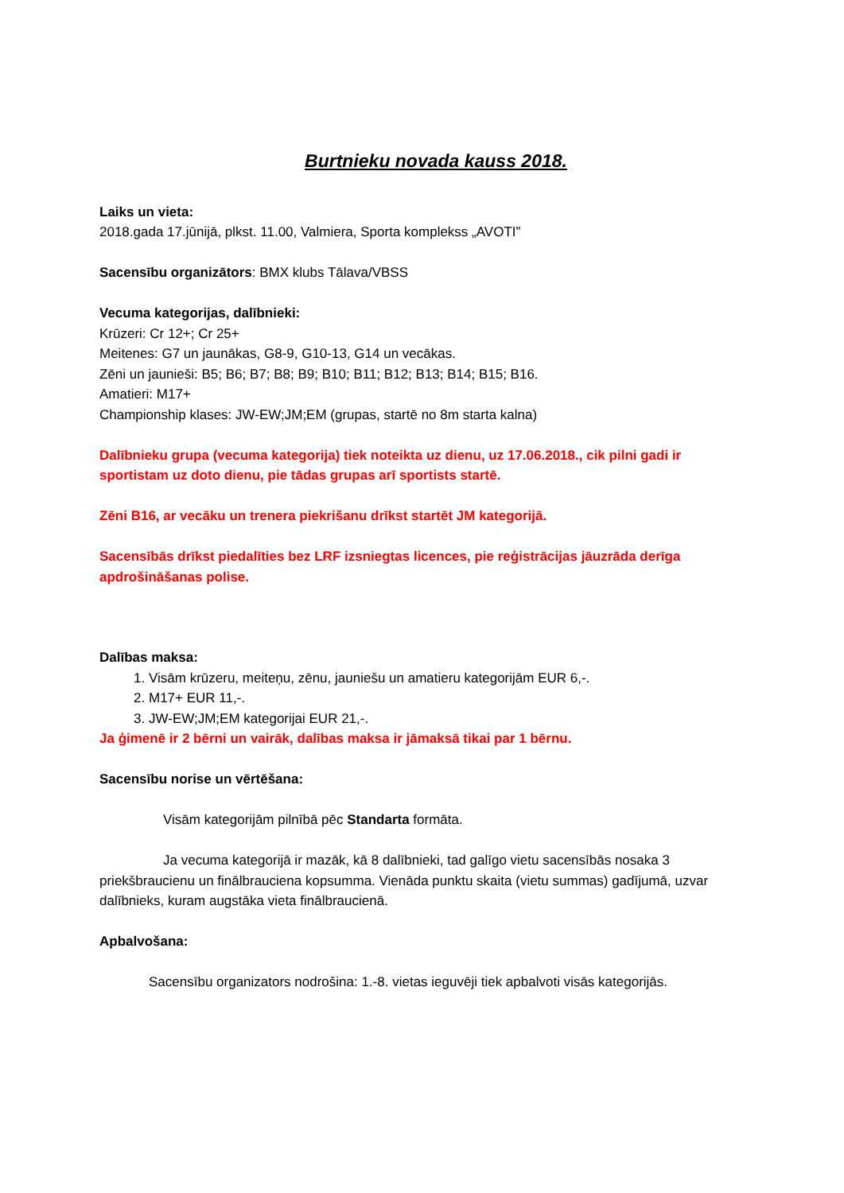Burtnieku novada kauss 2018.
Laiks un vieta:
2018.gada 17.jūnijā, plkst. 11.00, Valmiera, Sporta komplekss „AVOTI”
Sacensību organizātors: BMX klubs Tālava/VBSS
Vecuma kategorijas, dalībnieki:
Krūzeri: Cr 12+; Cr 25+
Meitenes: G7 un jaunākas, G8-9, G10-13, G14 un vecākas.
Zēni un jaunieši: B5; B6; B7; B8; B9; B10; B11; B12; B13; B14; B15; B16.
Amatieri: M17+
Championship klases: JW-EW;JM;EM (grupas, startē no 8m starta kalna)
Dalībnieku grupa (vecuma kategorija) tiek noteikta uz dienu, uz 17.06.2018., cik pilni gadi ir sportistam uz doto dienu, pie tādas grupas arī sportists startē.
Zēni B16, ar vecāku un trenera piekrišanu drīkst startēt JM kategorijā.
Sacensībās drīkst piedalīties bez LRF izsniegtas licences, pie reģistrācijas jāuzrāda derīga apdrošināšanas polise.
Dalības maksa:
1. Visām krūzeru, meiteņu, zēnu, jauniešu un amatieru kategorijām EUR 6,-.
2. M17+ EUR 11,-.
3. JW-EW;JM;EM kategorijai EUR 21,-.
Ja ģimenē ir 2 bērni un vairāk, dalības maksa ir jāmaksā tikai par 1 bērnu.
Sacensību norise un vērtēšana:
Visām kategorijām pilnībā pēc Standarta formāta.
Ja vecuma kategorijā ir mazāk, kā 8 dalībnieki, tad galīgo vietu sacensībās nosaka 3 priekšbraucienu un finālbrauciena kopsumma. Vienāda punktu skaita (vietu summas) gadījumā, uzvar dalībnieks, kuram augstāka vieta finālbraucienā.
Apbalvošana:
Sacensību organizators nodrošina: 1.-8. vietas ieguvēji tiek apbalvoti visās kategorijās.